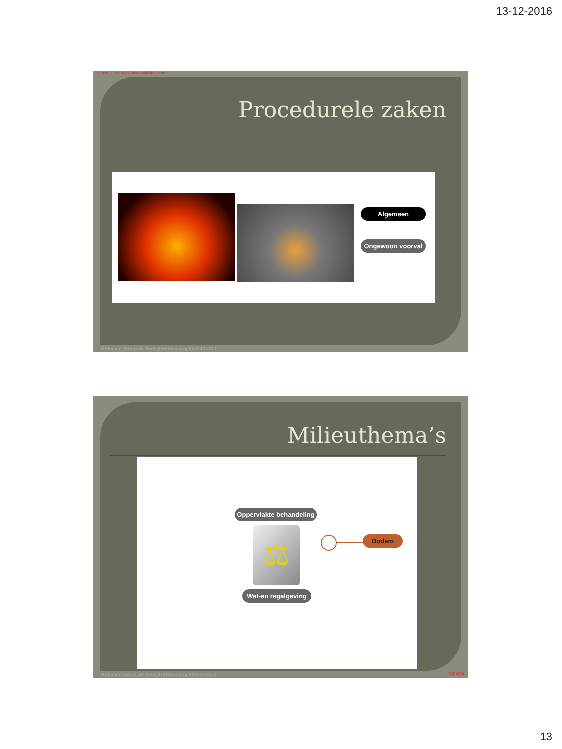13-12-2016
http://92.168.90.000/dat-vuile/index.html
Procedurele zaken
Algemeen
Ongewoon voorval
Hillmann Integrale BedrijfsMilieuzorg 0485454451
Milieuthema’s
Oppervlakte behandeling
⚖
Wet-en regelgeving
Bodem
Hillmann Integrale BedrijfsMilieuzorg 0485454451
schema
13